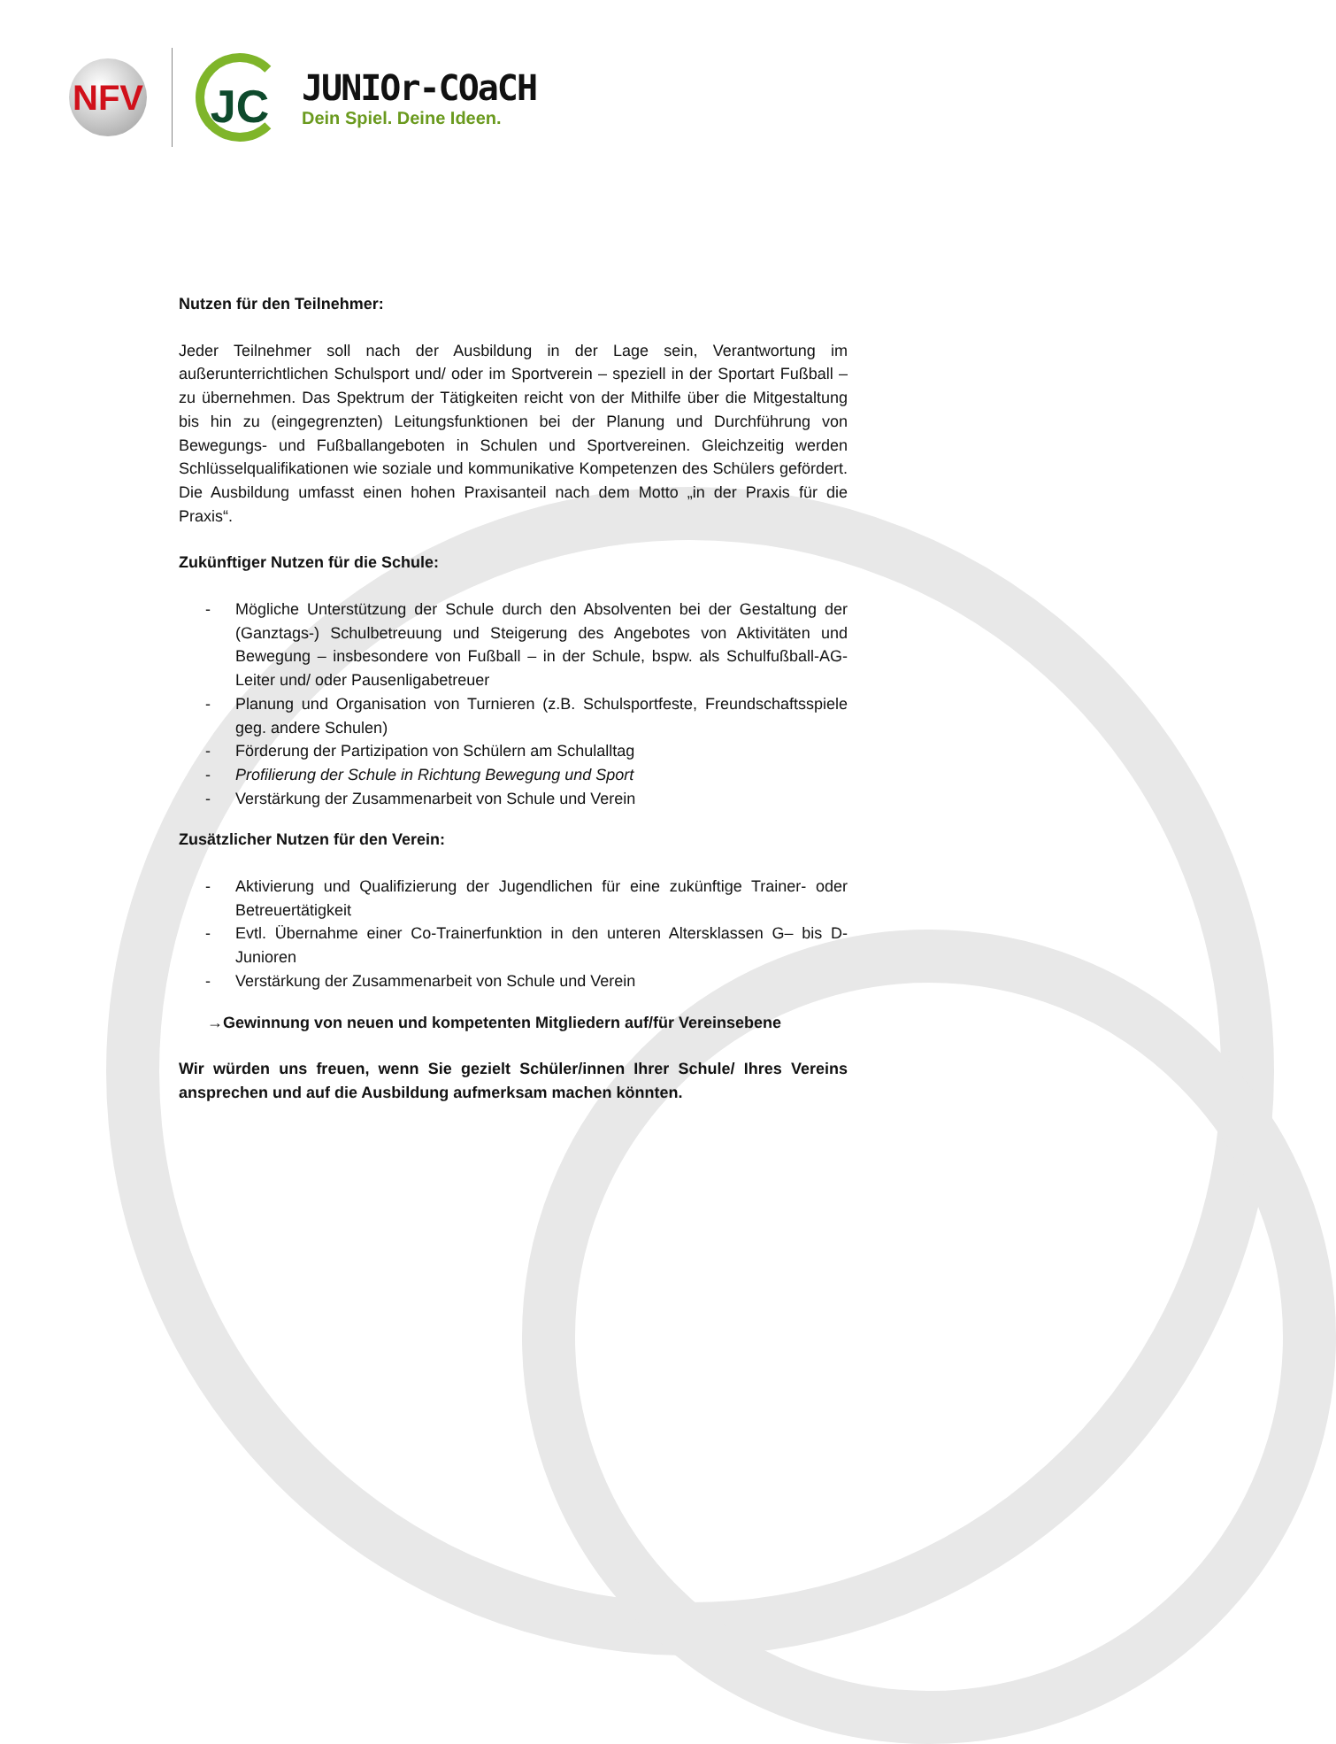NFV
JC
JUNIOr-COaCH
Dein Spiel. Deine Ideen.
Nutzen für den Teilnehmer:
Jeder Teilnehmer soll nach der Ausbildung in der Lage sein, Verantwortung im außerunterrichtlichen Schulsport und/ oder im Sportverein – speziell in der Sportart Fußball – zu übernehmen. Das Spektrum der Tätigkeiten reicht von der Mithilfe über die Mitgestaltung bis hin zu (eingegrenzten) Leitungsfunktionen bei der Planung und Durchführung von Bewegungs- und Fußballangeboten in Schulen und Sportvereinen. Gleichzeitig werden Schlüsselqualifikationen wie soziale und kommunikative Kompetenzen des Schülers gefördert. Die Ausbildung umfasst einen hohen Praxisanteil nach dem Motto „in der Praxis für die Praxis“.
Zukünftiger Nutzen für die Schule:
- Mögliche Unterstützung der Schule durch den Absolventen bei der Gestaltung der (Ganztags-) Schulbetreuung und Steigerung des Angebotes von Aktivitäten und Bewegung – insbesondere von Fußball – in der Schule, bspw. als Schulfußball-AG-Leiter und/ oder Pausenligabetreuer
- Planung und Organisation von Turnieren (z.B. Schulsportfeste, Freundschaftsspiele geg. andere Schulen)
- Förderung der Partizipation von Schülern am Schulalltag
- Profilierung der Schule in Richtung Bewegung und Sport
- Verstärkung der Zusammenarbeit von Schule und Verein
Zusätzlicher Nutzen für den Verein:
- Aktivierung und Qualifizierung der Jugendlichen für eine zukünftige Trainer- oder Betreuertätigkeit
- Evtl. Übernahme einer Co-Trainerfunktion in den unteren Altersklassen G– bis D-Junioren
- Verstärkung der Zusammenarbeit von Schule und Verein
→Gewinnung von neuen und kompetenten Mitgliedern auf/für Vereinsebene
Wir würden uns freuen, wenn Sie gezielt Schüler/innen Ihrer Schule/ Ihres Vereins ansprechen und auf die Ausbildung aufmerksam machen könnten.